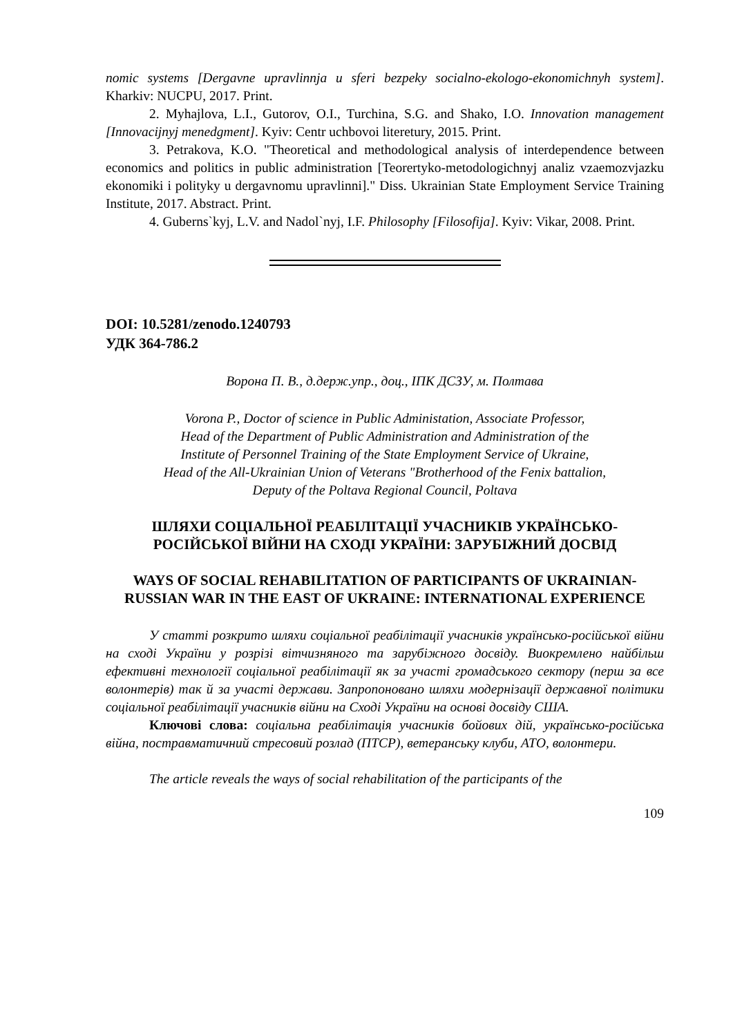nomic systems [Dergavne upravlinnja u sferi bezpeky socialno-ekologo-ekonomichnyh system]. Kharkiv: NUCPU, 2017. Print.
2. Myhajlova, L.I., Gutorov, O.I., Turchina, S.G. and Shako, I.O. Innovation management [Innovacijnyj menedgment]. Kyiv: Centr uchbovoi literetury, 2015. Print.
3. Petrakova, K.O. "Theoretical and methodological analysis of interdependence between economics and politics in public administration [Teorertyko-metodologichnyj analiz vzaemozvjazku ekonomiki i polityky u dergavnomu upravlinni]." Diss. Ukrainian State Employment Service Training Institute, 2017. Abstract. Print.
4. Guberns`kyj, L.V. and Nadol`nyj, I.F. Philosophy [Filosofija]. Kyiv: Vikar, 2008. Print.
DOI: 10.5281/zenodo.1240793
УДК 364-786.2
Ворона П. В., д.держ.упр., доц., ІПК ДСЗУ, м. Полтава
Vorona P., Doctor of science in Public Administation, Associate Professor,
Head of the Department of Public Administration and Administration of the
Institute of Personnel Training of the State Employment Service of Ukraine,
Head of the All-Ukrainian Union of Veterans "Brotherhood of the Fenix battalion,
Deputy of the Poltava Regional Council, Poltava
ШЛЯХИ СОЦІАЛЬНОЇ РЕАБІЛІТАЦІЇ УЧАСНИКІВ УКРАЇНСЬКО-РОСІЙСЬКОЇ ВІЙНИ НА СХОДІ УКРАЇНИ: ЗАРУБІЖНИЙ ДОСВІД
WAYS OF SOCIAL REHABILITATION OF PARTICIPANTS OF UKRAINIAN-RUSSIAN WAR IN THE EAST OF UKRAINE: INTERNATIONAL EXPERIENCE
У статті розкрито шляхи соціальної реабілітації учасників українсько-російської війни на сході України у розрізі вітчизняного та зарубіжного досвіду. Виокремлено найбільш ефективні технології соціальної реабілітації як за участі громадського сектору (перш за все волонтерів) так й за участі держави. Запропоновано шляхи модернізації державної політики соціальної реабілітації учасників війни на Сході України на основі досвіду США.
Ключові слова: соціальна реабілітація учасників бойових дій, українсько-російська війна, постравматичний стресовий розлад (ПТСР), ветеранську клуби, АТО, волонтери.
The article reveals the ways of social rehabilitation of the participants of the
109